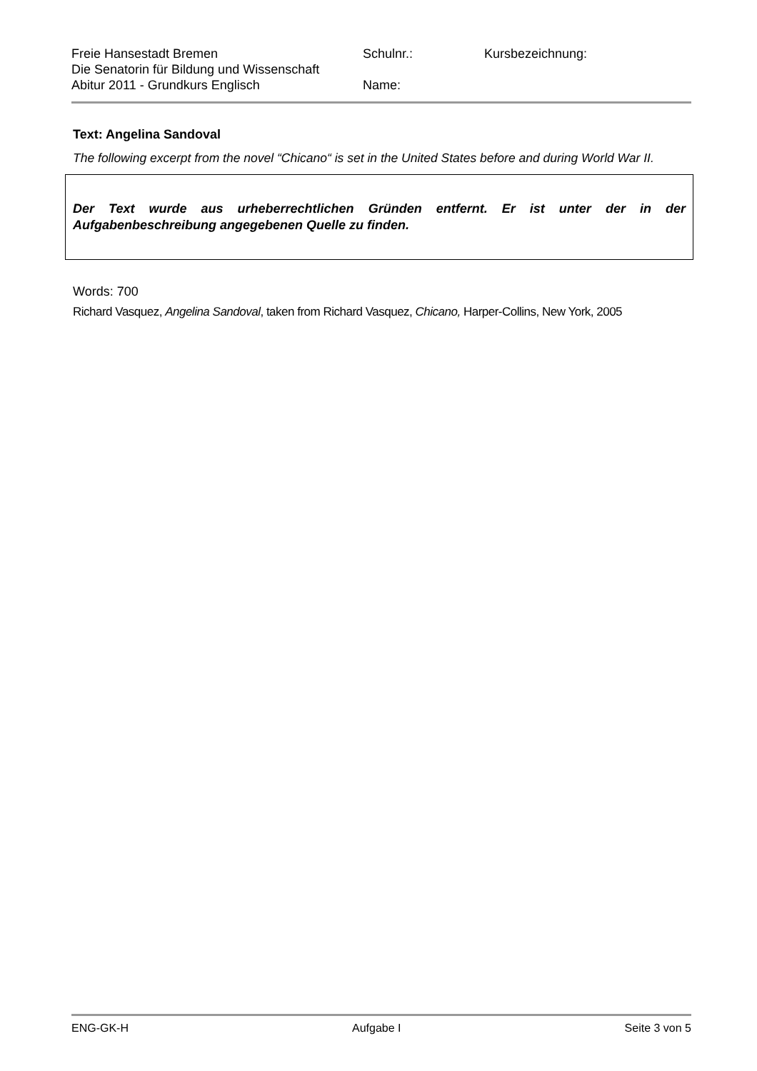Freie Hansestadt Bremen
Die Senatorin für Bildung und Wissenschaft
Abitur 2011 - Grundkurs Englisch
Schulnr.:
Name:
Kursbezeichnung:
Text: Angelina Sandoval
The following excerpt from the novel “Chicano“ is set in the United States before and during World War II.
Der Text wurde aus urheberrechtlichen Gründen entfernt. Er ist unter der in der Aufgabenbeschreibung angegebenen Quelle zu finden.
Words: 700
Richard Vasquez, Angelina Sandoval, taken from Richard Vasquez, Chicano, Harper-Collins, New York, 2005
ENG-GK-H Aufgabe I Seite 3 von 5